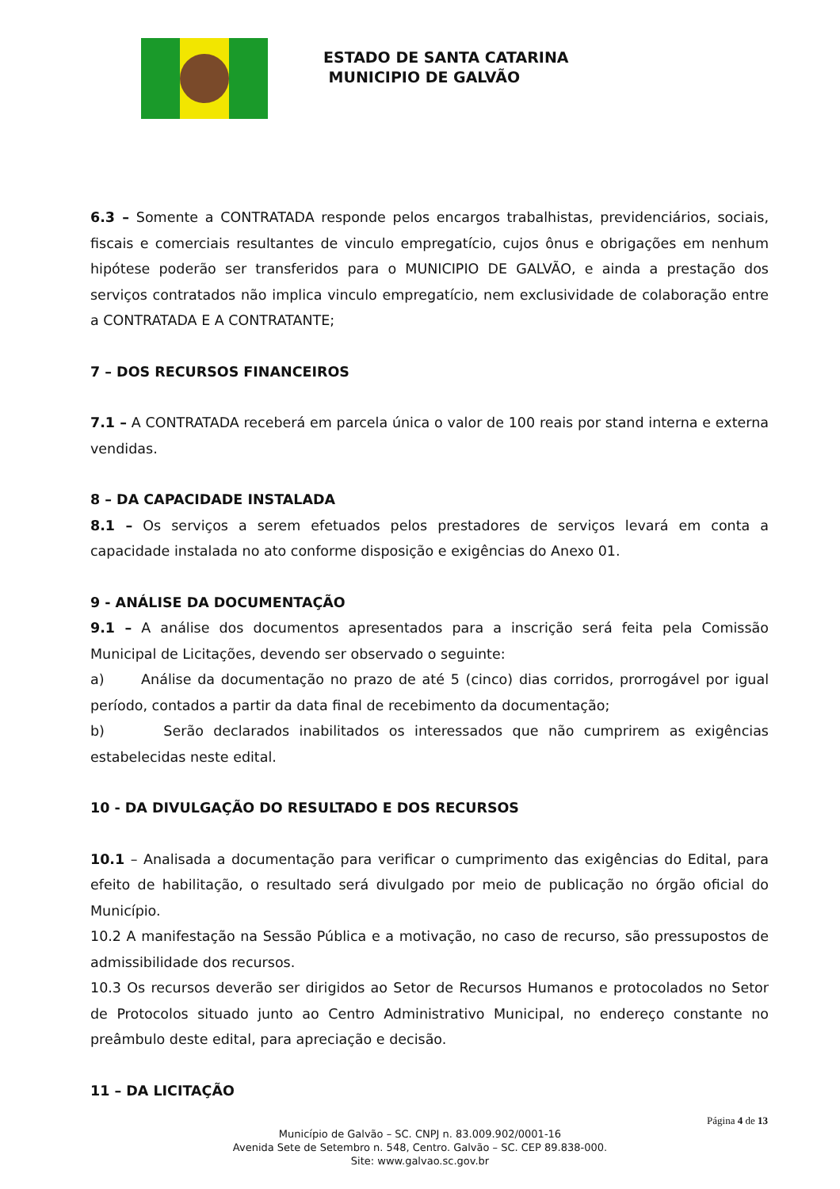ESTADO DE SANTA CATARINA
MUNICIPIO DE GALVÃO
6.3 – Somente a CONTRATADA responde pelos encargos trabalhistas, previdenciários, sociais, fiscais e comerciais resultantes de vinculo empregatício, cujos ônus e obrigações em nenhum hipótese poderão ser transferidos para o MUNICIPIO DE GALVÃO, e ainda a prestação dos serviços contratados não implica vinculo empregatício, nem exclusividade de colaboração entre a CONTRATADA E A CONTRATANTE;
7 – DOS RECURSOS FINANCEIROS
7.1 – A CONTRATADA receberá em parcela única o valor de 100 reais por stand interna e externa vendidas.
8 – DA CAPACIDADE INSTALADA
8.1 – Os serviços a serem efetuados pelos prestadores de serviços levará em conta a capacidade instalada no ato conforme disposição e exigências do Anexo 01.
9 - ANÁLISE DA DOCUMENTAÇÃO
9.1 – A análise dos documentos apresentados para a inscrição será feita pela Comissão Municipal de Licitações, devendo ser observado o seguinte:
a) Análise da documentação no prazo de até 5 (cinco) dias corridos, prorrogável por igual período, contados a partir da data final de recebimento da documentação;
b) Serão declarados inabilitados os interessados que não cumprirem as exigências estabelecidas neste edital.
10 - DA DIVULGAÇÃO DO RESULTADO E DOS RECURSOS
10.1 – Analisada a documentação para verificar o cumprimento das exigências do Edital, para efeito de habilitação, o resultado será divulgado por meio de publicação no órgão oficial do Município.
10.2 A manifestação na Sessão Pública e a motivação, no caso de recurso, são pressupostos de admissibilidade dos recursos.
10.3 Os recursos deverão ser dirigidos ao Setor de Recursos Humanos e protocolados no Setor de Protocolos situado junto ao Centro Administrativo Municipal, no endereço constante no preâmbulo deste edital, para apreciação e decisão.
11 – DA LICITAÇÃO
Página 4 de 13
Município de Galvão – SC. CNPJ n. 83.009.902/0001-16
Avenida Sete de Setembro n. 548, Centro. Galvão – SC. CEP 89.838-000.
Site: www.galvao.sc.gov.br